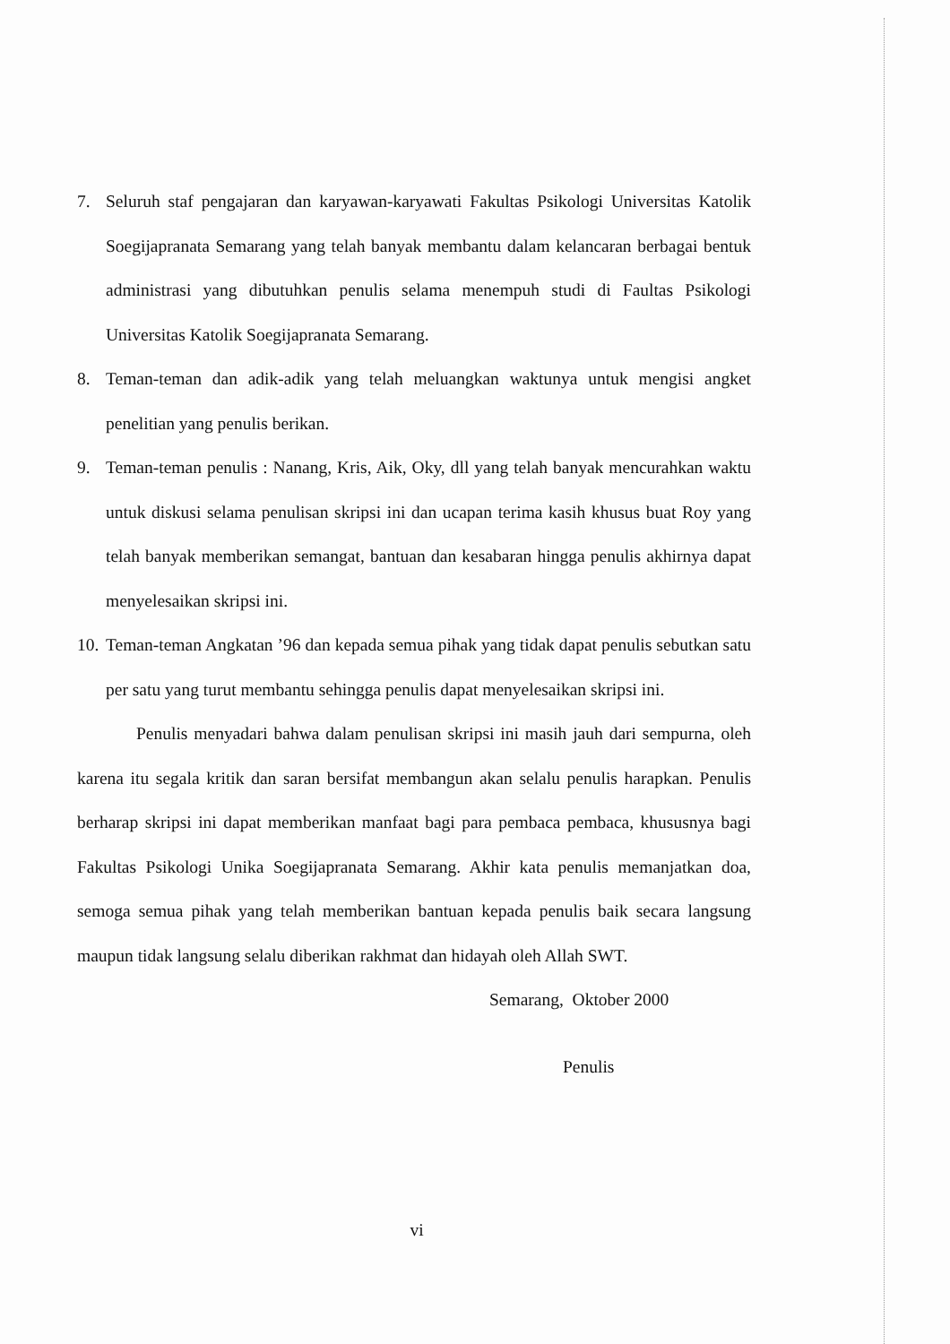7. Seluruh staf pengajaran dan karyawan-karyawati Fakultas Psikologi Universitas Katolik Soegijapranata Semarang yang telah banyak membantu dalam kelancaran berbagai bentuk administrasi yang dibutuhkan penulis selama menempuh studi di Faultas Psikologi Universitas Katolik Soegijapranata Semarang.
8. Teman-teman dan adik-adik yang telah meluangkan waktunya untuk mengisi angket penelitian yang penulis berikan.
9. Teman-teman penulis : Nanang, Kris, Aik, Oky, dll yang telah banyak mencurahkan waktu untuk diskusi selama penulisan skripsi ini dan ucapan terima kasih khusus buat Roy yang telah banyak memberikan semangat, bantuan dan kesabaran hingga penulis akhirnya dapat menyelesaikan skripsi ini.
10. Teman-teman Angkatan ’96 dan kepada semua pihak yang tidak dapat penulis sebutkan satu per satu yang turut membantu sehingga penulis dapat menyelesaikan skripsi ini.
Penulis menyadari bahwa dalam penulisan skripsi ini masih jauh dari sempurna, oleh karena itu segala kritik dan saran bersifat membangun akan selalu penulis harapkan. Penulis berharap skripsi ini dapat memberikan manfaat bagi para pembaca pembaca, khususnya bagi Fakultas Psikologi Unika Soegijapranata Semarang. Akhir kata penulis memanjatkan doa, semoga semua pihak yang telah memberikan bantuan kepada penulis baik secara langsung maupun tidak langsung selalu diberikan rakhmat dan hidayah oleh Allah SWT.
Semarang, Oktober 2000
Penulis
vi